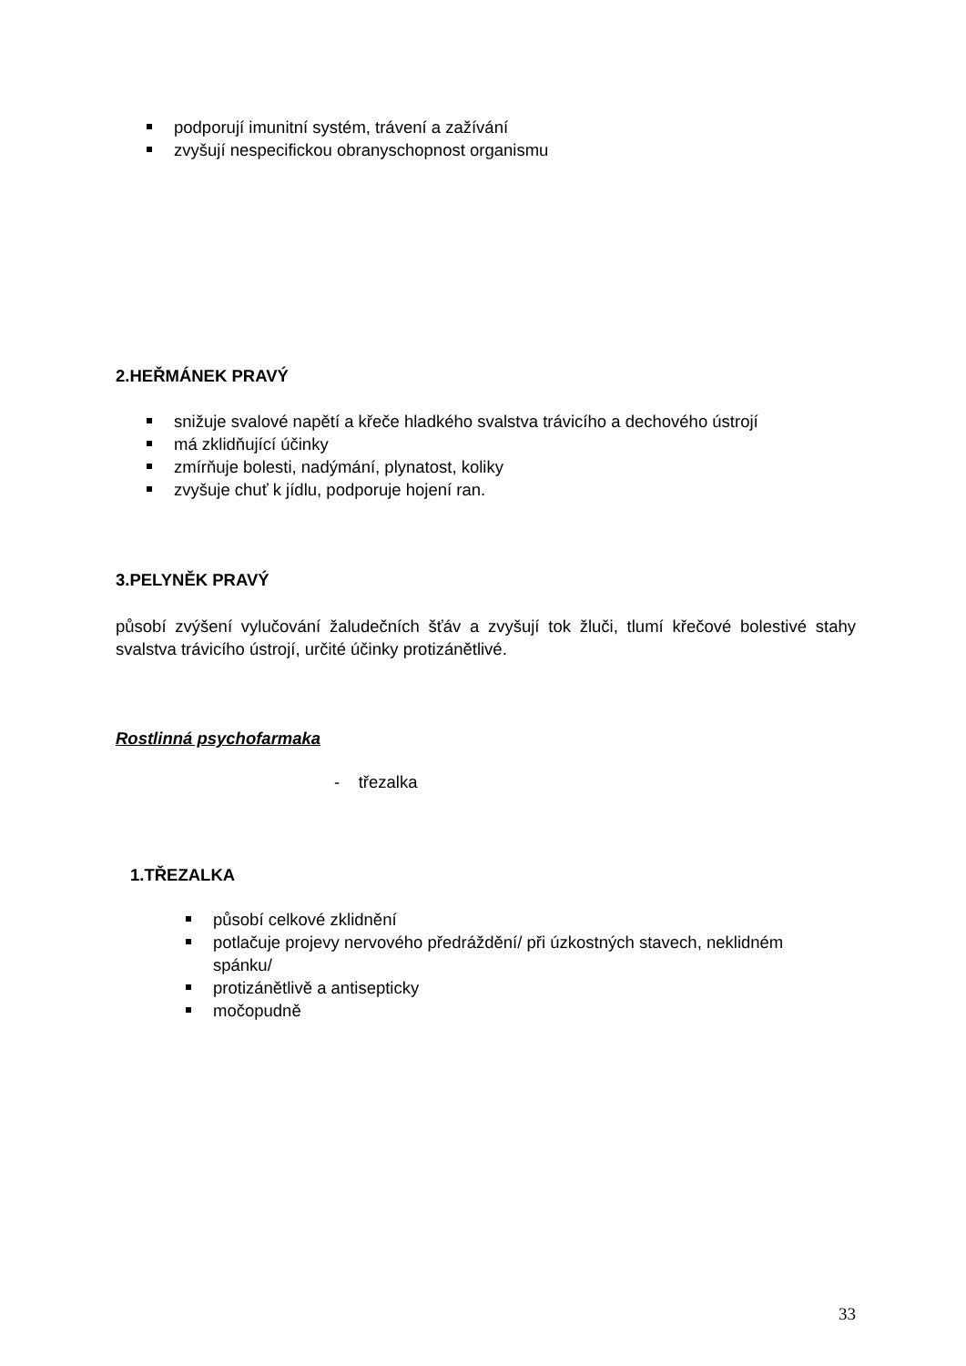podporují imunitní systém, trávení a zažívání
zvyšují nespecifickou obranyschopnost organismu
2.HEŘMÁNEK PRAVÝ
snižuje svalové napětí a křeče hladkého svalstva trávicího a dechového ústrojí
má zklidňující účinky
zmírňuje bolesti, nadýmání, plynatost, koliky
zvyšuje chuť k jídlu, podporuje hojení ran.
3.PELYNĚK PRAVÝ
působí zvýšení vylučování žaludečních šťáv a zvyšují tok žluči, tlumí křečové bolestivé stahy svalstva trávicího ústrojí, určité účinky protizánětlivé.
Rostlinná psychofarmaka
- třezalka
1.TŘEZALKA
působí celkové zklidnění
potlačuje projevy nervového předráždění/ při úzkostných stavech, neklidném spánku/
protizánětlivě a antisepticky
močopudně
33